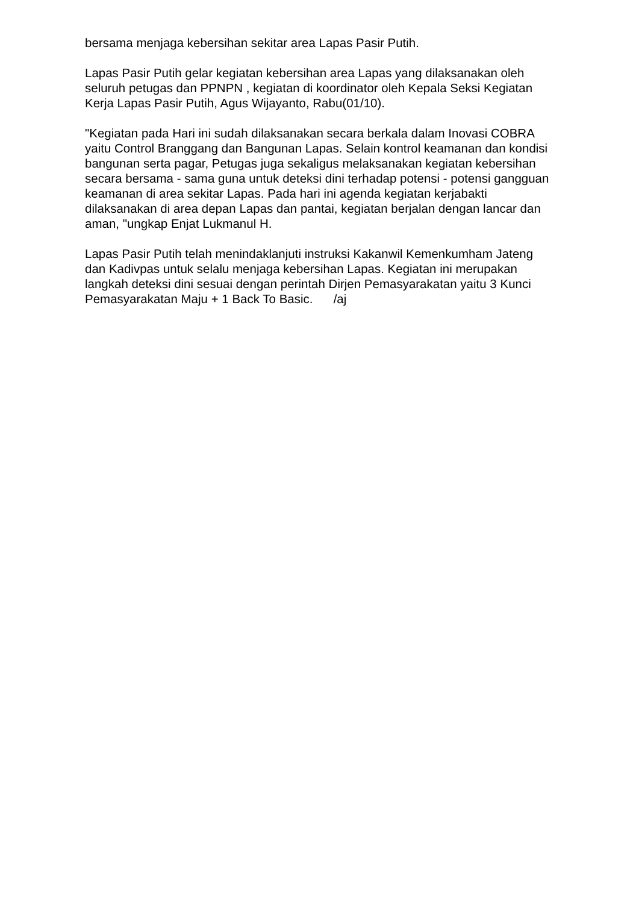bersama menjaga kebersihan sekitar area Lapas Pasir Putih.
Lapas Pasir Putih gelar kegiatan kebersihan area Lapas yang dilaksanakan oleh seluruh petugas dan PPNPN , kegiatan di koordinator oleh Kepala Seksi Kegiatan Kerja Lapas Pasir Putih, Agus Wijayanto, Rabu(01/10).
"Kegiatan pada Hari ini sudah dilaksanakan secara berkala dalam Inovasi COBRA yaitu Control Branggang dan Bangunan Lapas. Selain kontrol keamanan dan kondisi bangunan serta pagar, Petugas juga sekaligus melaksanakan kegiatan kebersihan secara bersama - sama guna untuk deteksi dini terhadap potensi - potensi gangguan keamanan di area sekitar Lapas. Pada hari ini agenda kegiatan kerjabakti dilaksanakan di area depan Lapas dan pantai, kegiatan berjalan dengan lancar dan aman, "ungkap Enjat Lukmanul H.
Lapas Pasir Putih telah menindaklanjuti instruksi Kakanwil Kemenkumham Jateng dan Kadivpas untuk selalu menjaga kebersihan Lapas. Kegiatan ini merupakan langkah deteksi dini sesuai dengan perintah Dirjen Pemasyarakatan yaitu 3 Kunci Pemasyarakatan Maju + 1 Back To Basic. /aj